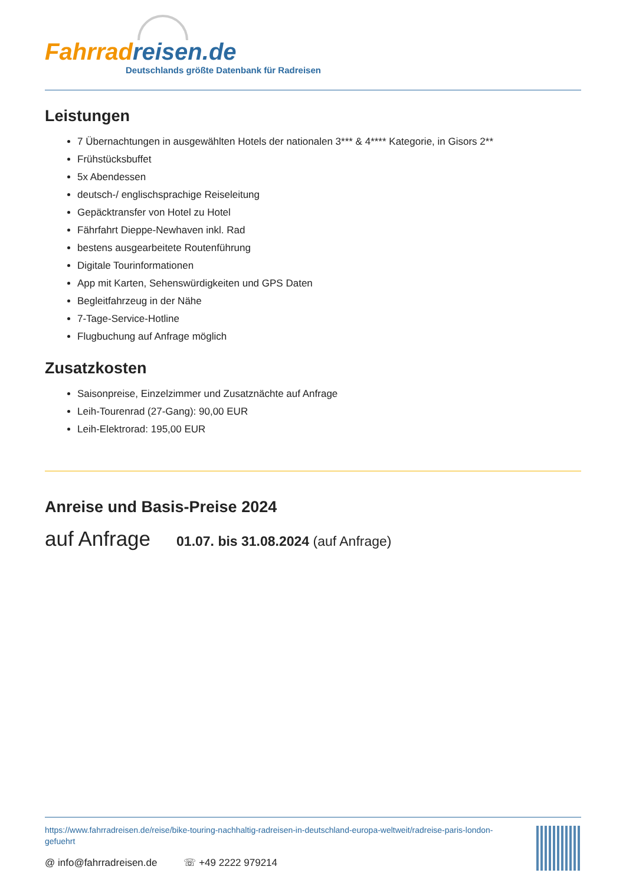Fahrrad reisen.de
Deutschlands größte Datenbank für Radreisen
Leistungen
7 Übernachtungen in ausgewählten Hotels der nationalen 3*** & 4**** Kategorie, in Gisors 2**
Frühstücksbuffet
5x Abendessen
deutsch-/ englischsprachige Reiseleitung
Gepäcktransfer von Hotel zu Hotel
Fährfahrt Dieppe-Newhaven inkl. Rad
bestens ausgearbeitete Routenführung
Digitale Tourinformationen
App mit Karten, Sehenswürdigkeiten und GPS Daten
Begleitfahrzeug in der Nähe
7-Tage-Service-Hotline
Flugbuchung auf Anfrage möglich
Zusatzkosten
Saisonpreise, Einzelzimmer und Zusatznächte auf Anfrage
Leih-Tourenrad (27-Gang): 90,00 EUR
Leih-Elektrorad: 195,00 EUR
Anreise und Basis-Preise 2024
auf Anfrage 01.07. bis 31.08.2024 (auf Anfrage)
https://www.fahrradreisen.de/reise/bike-touring-nachhaltig-radreisen-in-deutschland-europa-weltweit/radreise-paris-london-gefuehrt
@ info@fahrradreisen.de ☏ +49 2222 979214